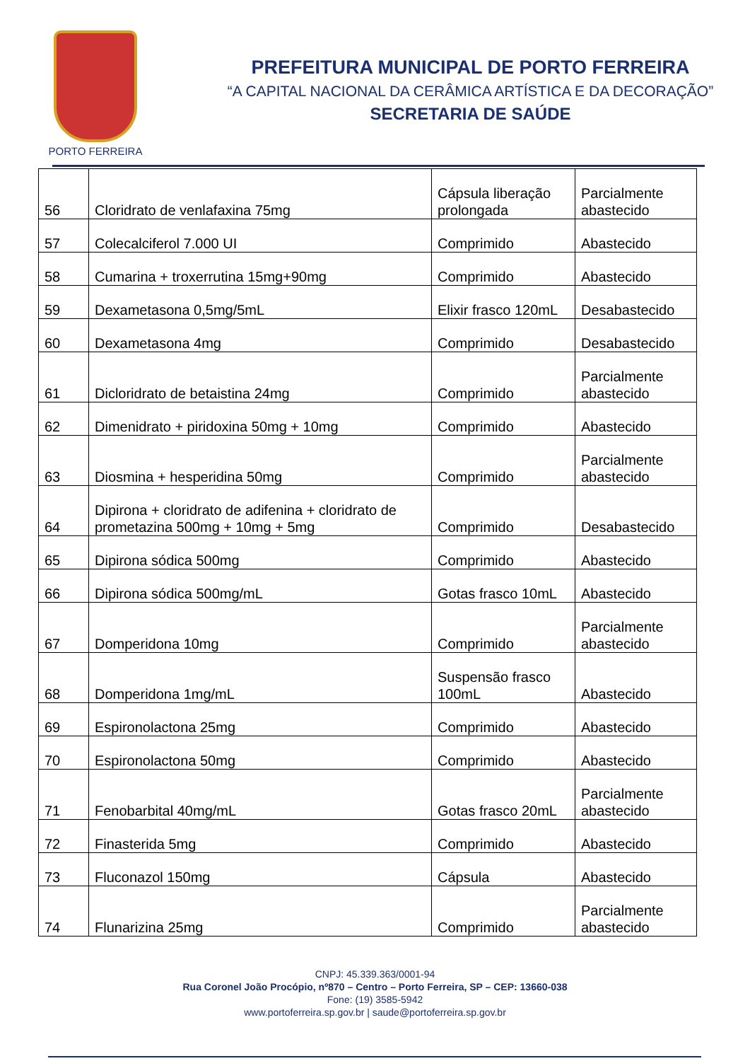PORTO FERREIRA
PREFEITURA MUNICIPAL DE PORTO FERREIRA
“A CAPITAL NACIONAL DA CERÂMICA ARTÍSTICA E DA DECORAÇÃO”
SECRETARIA DE SAÚDE
| 56 | Cloridrato de venlafaxina 75mg | Cápsula liberação prolongada | Parcialmente abastecido |
| 57 | Colecalciferol 7.000 UI | Comprimido | Abastecido |
| 58 | Cumarina + troxerrutina 15mg+90mg | Comprimido | Abastecido |
| 59 | Dexametasona 0,5mg/5mL | Elixir frasco 120mL | Desabastecido |
| 60 | Dexametasona 4mg | Comprimido | Desabastecido |
| 61 | Dicloridrato de betaistina 24mg | Comprimido | Parcialmente abastecido |
| 62 | Dimenidrato + piridoxina 50mg + 10mg | Comprimido | Abastecido |
| 63 | Diosmina + hesperidina 50mg | Comprimido | Parcialmente abastecido |
| 64 | Dipirona + cloridrato de adifenina + cloridrato de prometazina 500mg + 10mg + 5mg | Comprimido | Desabastecido |
| 65 | Dipirona sódica 500mg | Comprimido | Abastecido |
| 66 | Dipirona sódica 500mg/mL | Gotas frasco 10mL | Abastecido |
| 67 | Domperidona 10mg | Comprimido | Parcialmente abastecido |
| 68 | Domperidona 1mg/mL | Suspensão frasco 100mL | Abastecido |
| 69 | Espironolactona 25mg | Comprimido | Abastecido |
| 70 | Espironolactona 50mg | Comprimido | Abastecido |
| 71 | Fenobarbital 40mg/mL | Gotas frasco 20mL | Parcialmente abastecido |
| 72 | Finasterida 5mg | Comprimido | Abastecido |
| 73 | Fluconazol 150mg | Cápsula | Abastecido |
| 74 | Flunarizina 25mg | Comprimido | Parcialmente abastecido |
CNPJ: 45.339.363/0001-94
Rua Coronel João Procópio, nº870 – Centro – Porto Ferreira, SP – CEP: 13660-038
Fone: (19) 3585-5942
www.portoferreira.sp.gov.br | saude@portoferreira.sp.gov.br